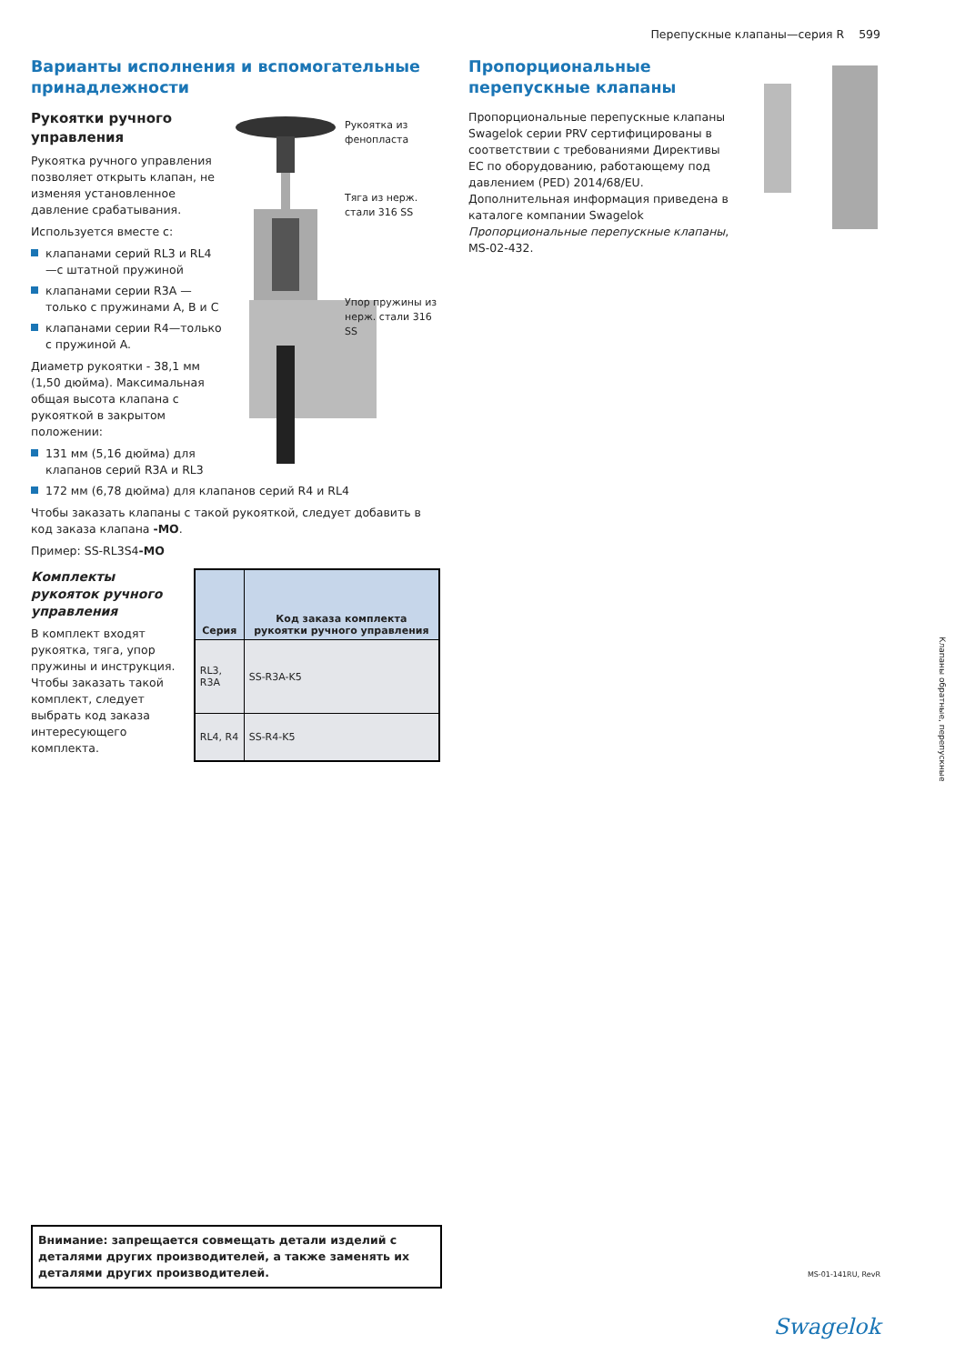Перепускные клапаны—серия R 599
Варианты исполнения и вспомогательные принадлежности
Рукоятка из
фенопласта
Тяга из нерж.
стали 316 SS
Упор пружины из
нерж. стали 316 SS
Рукоятки ручного управления
Рукоятка ручного управления позволяет открыть клапан, не изменяя установленное давление срабатывания.
Используется вместе с:
клапанами серий RL3 и RL4—с штатной пружиной
клапанами серии R3A — только с пружинами A, B и C
клапанами серии R4—только с пружиной A.
Диаметр рукоятки - 38,1 мм (1,50 дюйма). Максимальная общая высота клапана с рукояткой в закрытом положении:
131 мм (5,16 дюйма) для клапанов серий R3A и RL3
172 мм (6,78 дюйма) для клапанов серий R4 и RL4
Чтобы заказать клапаны с такой рукояткой, следует добавить в код заказа клапана -MO.
Пример: SS-RL3S4-MO
Комплекты рукояток ручного управления
В комплект входят рукоятка, тяга, упор пружины и инструкция. Чтобы заказать такой комплект, следует выбрать код заказа интересующего комплекта.
| Серия | Код заказа комплекта рукоятки ручного управления |
| --- | --- |
| RL3, R3A | SS-R3A-K5 |
| RL4, R4 | SS-R4-K5 |
Пропорциональные перепускные клапаны
Пропорциональные перепускные клапаны Swagelok серии PRV сертифицированы в соответствии с требованиями Директивы ЕС по оборудованию, работающему под давлением (PED) 2014/68/EU. Дополнительная информация приведена в каталоге компании Swagelok Пропорциональные перепускные клапаны, MS-02-432.
Клапаны обратные, перепускные
Внимание: запрещается совмещать детали изделий с деталями других производителей, а также заменять их деталями других производителей.
MS-01-141RU, RevR
Swagelok